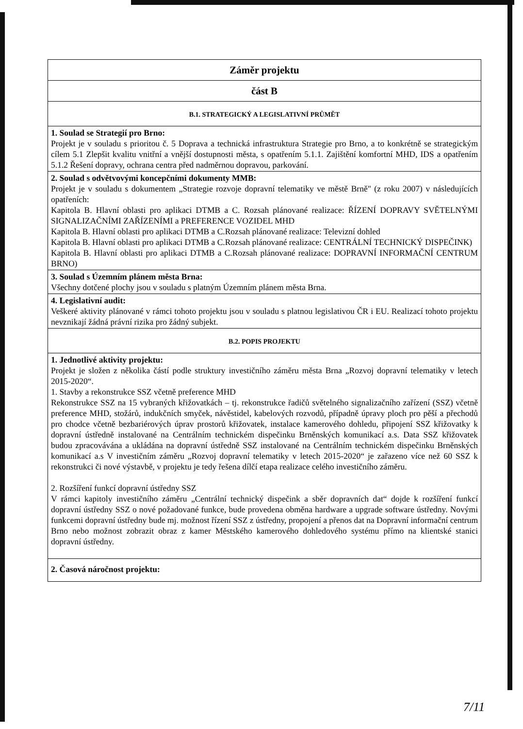| Záměr projektu |
| část B |
| B.1. STRATEGICKÝ A LEGISLATIVNÍ PRŮMĚT |
| 1. Soulad se Strategií pro Brno: Projekt je v souladu s prioritou č. 5 Doprava a technická infrastruktura Strategie pro Brno, a to konkrétně se strategickým cílem 5.1 Zlepšit kvalitu vnitřní a vnější dostupnosti města, s opatřením 5.1.1. Zajištění komfortní MHD, IDS a opatřením 5.1.2 Řešení dopravy, ochrana centra před nadměrnou dopravou, parkování. |
| 2. Soulad s odvětvovými koncepčními dokumenty MMB: Projekt je v souladu s dokumentem „Strategie rozvoje dopravní telematiky ve městě Brně" (z roku 2007) v následujících opatřeních: Kapitola B. Hlavní oblasti pro aplikaci DTMB a C. Rozsah plánované realizace: ŘÍZENÍ DOPRAVY SVĚTELNÝMI SIGNALIZAČNÍMI ZAŘÍZENÍMI a PREFERENCE VOZIDEL MHD Kapitola B. Hlavní oblasti pro aplikaci DTMB a C.Rozsah plánované realizace: Televizní dohled Kapitola B. Hlavní oblasti pro aplikaci DTMB a C.Rozsah plánované realizace: CENTRÁLNÍ TECHNICKÝ DISPEČINK) Kapitola B. Hlavní oblasti pro aplikaci DTMB a C.Rozsah plánované realizace: DOPRAVNÍ INFORMAČNÍ CENTRUM BRNO) |
| 3. Soulad s Územním plánem města Brna: Všechny dotčené plochy jsou v souladu s platným Územním plánem města Brna. |
| 4. Legislativní audit: Veškeré aktivity plánované v rámci tohoto projektu jsou v souladu s platnou legislativou ČR i EU. Realizací tohoto projektu nevznikají žádná právní rizika pro žádný subjekt. |
| B.2. POPIS PROJEKTU |
| 1. Jednotlivé aktivity projektu: Projekt je složen z několika částí podle struktury investičního záměru města Brna „Rozvoj dopravní telematiky v letech 2015-2020“. 1. Stavby a rekonstrukce SSZ včetně preference MHD Rekonstrukce SSZ na 15 vybraných křižovatkách – tj. rekonstrukce řadičů světelného signalizačního zařízení (SSZ) včetně preference MHD, stožárů, indukčních smyček, návěstidel, kabelových rozvodů, případně úpravy ploch pro pěší a přechodů pro chodce včetně bezbariérových úprav prostorů křižovatek, instalace kamerového dohledu, připojení SSZ křižovatky k dopravní ústředně instalované na Centrálním technickém dispečinku Brněnských komunikací a.s. Data SSZ křižovatek budou zpracovávána a ukládána na dopravní ústředně SSZ instalované na Centrálním technickém dispečinku Brněnských komunikací a.s V investičním záměru „Rozvoj dopravní telematiky v letech 2015-2020“ je zařazeno více než 60 SSZ k rekonstrukci či nové výstavbě, v projektu je tedy řešena dílčí etapa realizace celého investičního záměru. 2. Rozšíření funkcí dopravní ústředny SSZ V rámci kapitoly investičního záměru „Centrální technický dispečink a sběr dopravních dat“ dojde k rozšíření funkcí dopravní ústředny SSZ o nové požadované funkce, bude provedena obměna hardware a upgrade software ústředny. Novými funkcemi dopravní ústředny bude mj. možnost řízení SSZ z ústředny, propojení a přenos dat na Dopravní informační centrum Brno nebo možnost zobrazit obraz z kamer Městského kamerového dohledového systému přímo na klientské stanici dopravní ústředny. |
| 2. Časová náročnost projektu: |
7/11